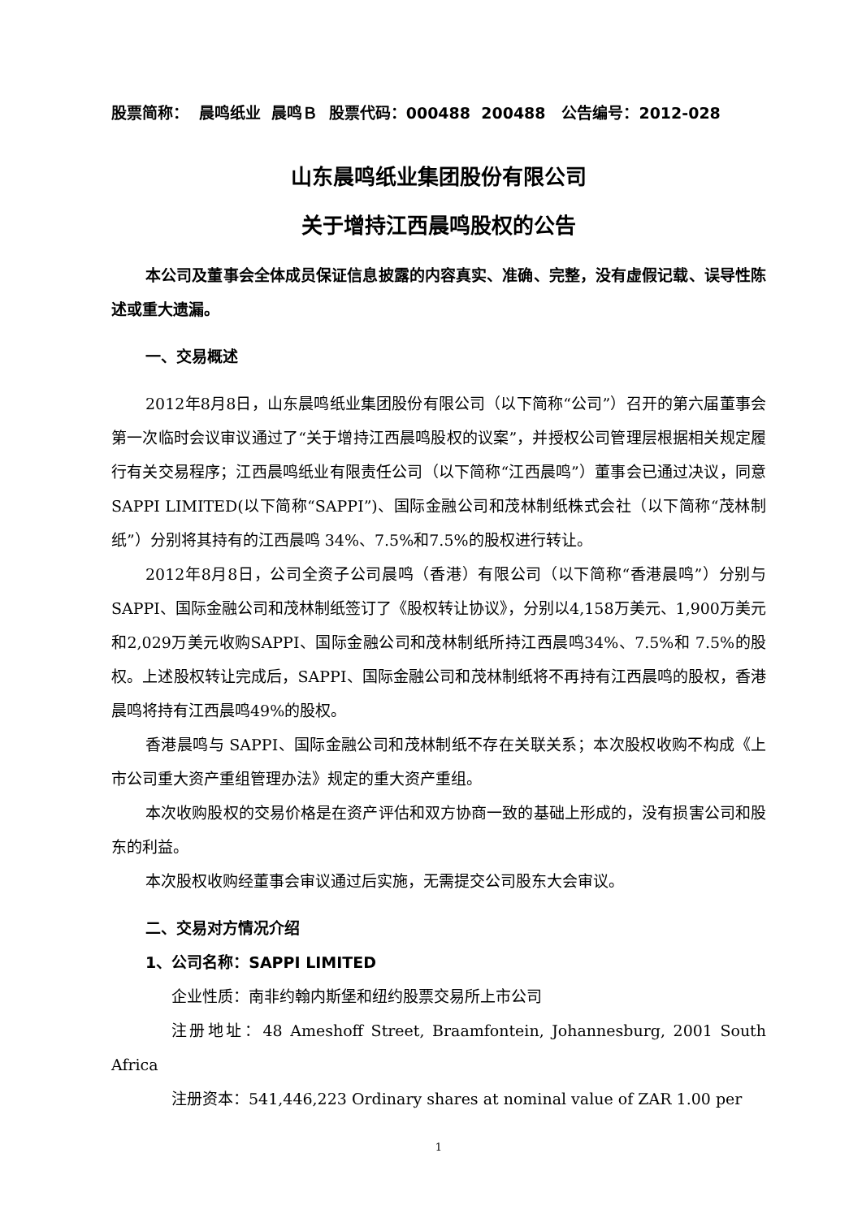股票简称： 晨鸣纸业 晨鸣Ｂ 股票代码：000488 200488 公告编号：2012-028
山东晨鸣纸业集团股份有限公司
关于增持江西晨鸣股权的公告
本公司及董事会全体成员保证信息披露的内容真实、准确、完整，没有虚假记载、误导性陈述或重大遗漏。
一、交易概述
2012年8月8日，山东晨鸣纸业集团股份有限公司（以下简称“公司”）召开的第六届董事会第一次临时会议审议通过了“关于增持江西晨鸣股权的议案”，并授权公司管理层根据相关规定履行有关交易程序；江西晨鸣纸业有限责任公司（以下简称“江西晨鸣”）董事会已通过决议，同意SAPPI LIMITED(以下简称“SAPPI”)、国际金融公司和茂林制纸株式会社（以下简称“茂林制纸”）分别将其持有的江西晨鸣 34%、7.5%和7.5%的股权进行转让。
2012年8月8日，公司全资子公司晨鸣（香港）有限公司（以下简称“香港晨鸣”）分别与SAPPI、国际金融公司和茂林制纸签订了《股权转让协议》，分别以4,158万美元、1,900万美元和2,029万美元收购SAPPI、国际金融公司和茂林制纸所持江西晨鸣34%、7.5%和 7.5%的股权。上述股权转让完成后，SAPPI、国际金融公司和茂林制纸将不再持有江西晨鸣的股权，香港晨鸣将持有江西晨鸣49%的股权。
香港晨鸣与 SAPPI、国际金融公司和茂林制纸不存在关联关系；本次股权收购不构成《上市公司重大资产重组管理办法》规定的重大资产重组。
本次收购股权的交易价格是在资产评估和双方协商一致的基础上形成的，没有损害公司和股东的利益。
本次股权收购经董事会审议通过后实施，无需提交公司股东大会审议。
二、交易对方情况介绍
1、公司名称：SAPPI LIMITED
企业性质：南非约翰内斯堡和纽约股票交易所上市公司
注册地址：48 Ameshoff Street, Braamfontein, Johannesburg, 2001 South Africa
注册资本：541,446,223 Ordinary shares at nominal value of ZAR 1.00 per
1